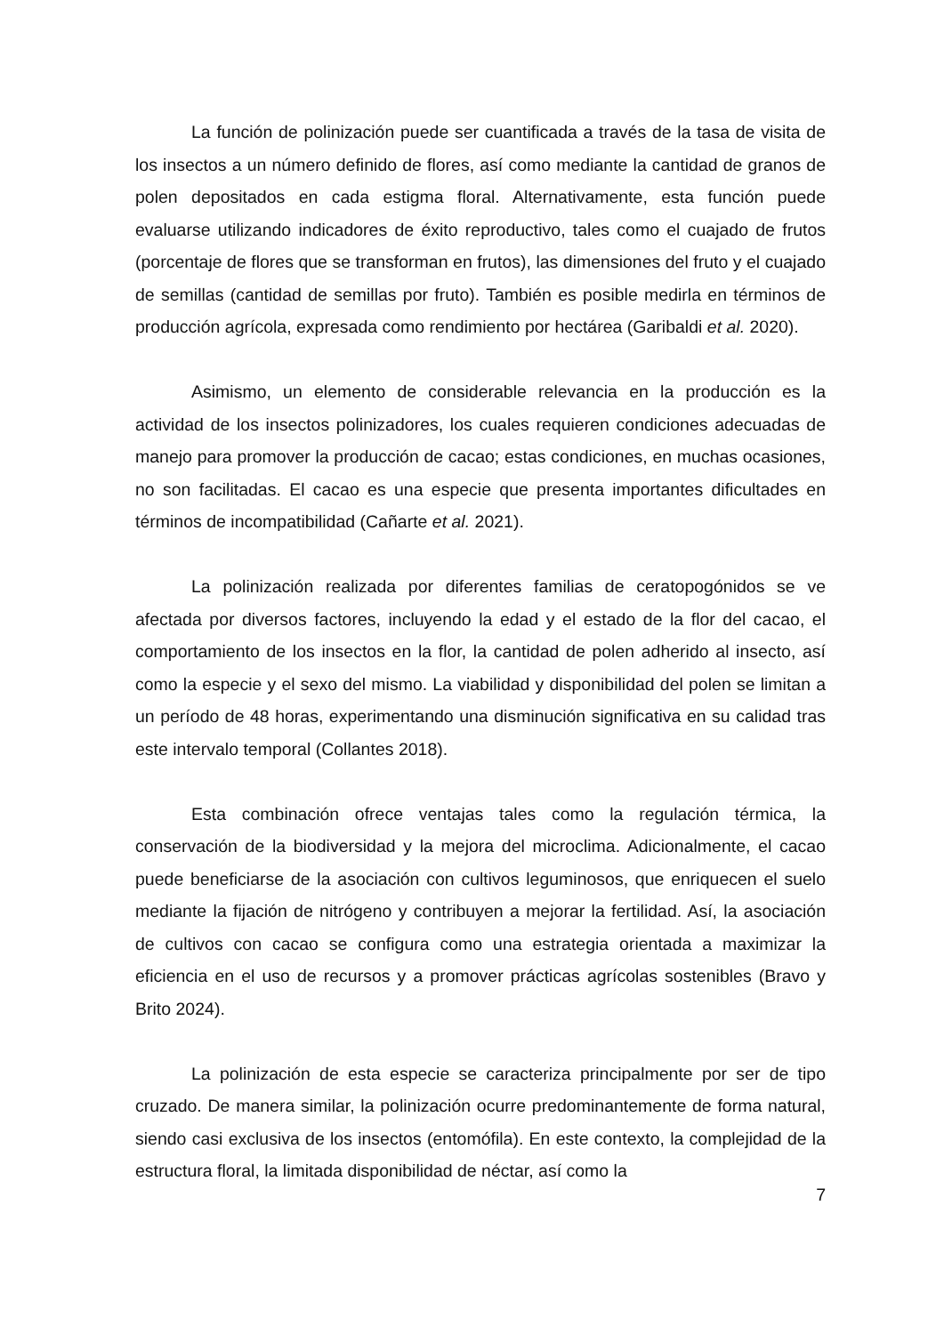La función de polinización puede ser cuantificada a través de la tasa de visita de los insectos a un número definido de flores, así como mediante la cantidad de granos de polen depositados en cada estigma floral. Alternativamente, esta función puede evaluarse utilizando indicadores de éxito reproductivo, tales como el cuajado de frutos (porcentaje de flores que se transforman en frutos), las dimensiones del fruto y el cuajado de semillas (cantidad de semillas por fruto). También es posible medirla en términos de producción agrícola, expresada como rendimiento por hectárea (Garibaldi et al. 2020).
Asimismo, un elemento de considerable relevancia en la producción es la actividad de los insectos polinizadores, los cuales requieren condiciones adecuadas de manejo para promover la producción de cacao; estas condiciones, en muchas ocasiones, no son facilitadas. El cacao es una especie que presenta importantes dificultades en términos de incompatibilidad (Cañarte et al. 2021).
La polinización realizada por diferentes familias de ceratopogónidos se ve afectada por diversos factores, incluyendo la edad y el estado de la flor del cacao, el comportamiento de los insectos en la flor, la cantidad de polen adherido al insecto, así como la especie y el sexo del mismo. La viabilidad y disponibilidad del polen se limitan a un período de 48 horas, experimentando una disminución significativa en su calidad tras este intervalo temporal (Collantes 2018).
Esta combinación ofrece ventajas tales como la regulación térmica, la conservación de la biodiversidad y la mejora del microclima. Adicionalmente, el cacao puede beneficiarse de la asociación con cultivos leguminosos, que enriquecen el suelo mediante la fijación de nitrógeno y contribuyen a mejorar la fertilidad. Así, la asociación de cultivos con cacao se configura como una estrategia orientada a maximizar la eficiencia en el uso de recursos y a promover prácticas agrícolas sostenibles (Bravo y Brito 2024).
La polinización de esta especie se caracteriza principalmente por ser de tipo cruzado. De manera similar, la polinización ocurre predominantemente de forma natural, siendo casi exclusiva de los insectos (entomófila). En este contexto, la complejidad de la estructura floral, la limitada disponibilidad de néctar, así como la
7